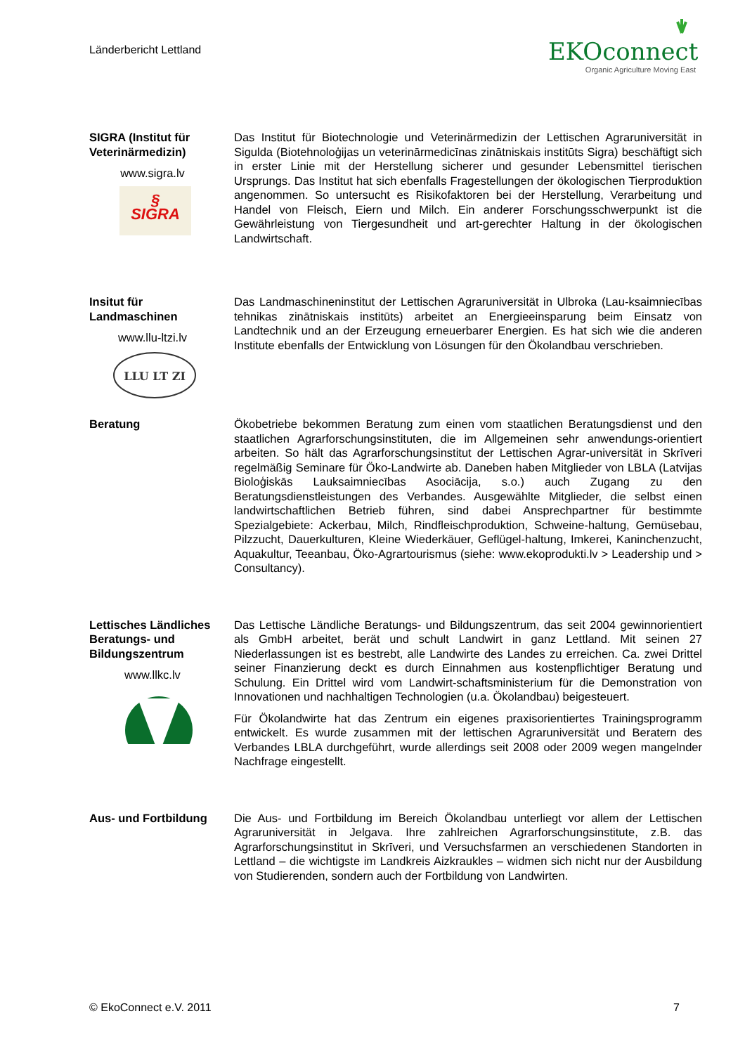Länderbericht Lettland
EKOconnect
Organic Agriculture Moving East
SIGRA (Institut für Veterinärmedizin)
www.sigra.lv
§
SIGRA
Das Institut für Biotechnologie und Veterinärmedizin der Lettischen Agraruniversität in Sigulda (Biotehnoloģijas un veterinārmedicīnas zinātniskais institūts Sigra) beschäftigt sich in erster Linie mit der Herstellung sicherer und gesunder Lebensmittel tierischen Ursprungs. Das Institut hat sich ebenfalls Fragestellungen der ökologischen Tierproduktion angenommen. So untersucht es Risikofaktoren bei der Herstellung, Verarbeitung und Handel von Fleisch, Eiern und Milch. Ein anderer Forschungsschwerpunkt ist die Gewährleistung von Tiergesundheit und art-gerechter Haltung in der ökologischen Landwirtschaft.
Insitut für Landmaschinen
www.llu-ltzi.lv
LLU LT ZI
Das Landmaschineninstitut der Lettischen Agraruniversität in Ulbroka (Lau-ksaimniecības tehnikas zinātniskais institūts) arbeitet an Energieeinsparung beim Einsatz von Landtechnik und an der Erzeugung erneuerbarer Energien. Es hat sich wie die anderen Institute ebenfalls der Entwicklung von Lösungen für den Ökolandbau verschrieben.
Beratung Ökobetriebe bekommen Beratung zum einen vom staatlichen Beratungsdienst und den staatlichen Agrarforschungsinstituten, die im Allgemeinen sehr anwendungs-orientiert arbeiten. So hält das Agrarforschungsinstitut der Lettischen Agrar-universität in Skrīveri regelmäßig Seminare für Öko-Landwirte ab. Daneben haben Mitglieder von LBLA (Latvijas Bioloģiskās Lauksaimniecības Asociācija, s.o.) auch Zugang zu den Beratungsdienstleistungen des Verbandes. Ausgewählte Mitglieder, die selbst einen landwirtschaftlichen Betrieb führen, sind dabei Ansprechpartner für bestimmte Spezialgebiete: Ackerbau, Milch, Rindfleischproduktion, Schweine-haltung, Gemüsebau, Pilzzucht, Dauerkulturen, Kleine Wiederkäuer, Geflügel-haltung, Imkerei, Kaninchenzucht, Aquakultur, Teeanbau, Öko-Agrartourismus (siehe: www.ekoprodukti.lv > Leadership und > Consultancy).
Lettisches Ländliches Beratungs- und Bildungszentrum
www.llkc.lv
Das Lettische Ländliche Beratungs- und Bildungszentrum, das seit 2004 gewinnorientiert als GmbH arbeitet, berät und schult Landwirt in ganz Lettland. Mit seinen 27 Niederlassungen ist es bestrebt, alle Landwirte des Landes zu erreichen. Ca. zwei Drittel seiner Finanzierung deckt es durch Einnahmen aus kostenpflichtiger Beratung und Schulung. Ein Drittel wird vom Landwirt-schaftsministerium für die Demonstration von Innovationen und nachhaltigen Technologien (u.a. Ökolandbau) beigesteuert.
Für Ökolandwirte hat das Zentrum ein eigenes praxisorientiertes Trainingsprogramm entwickelt. Es wurde zusammen mit der lettischen Agraruniversität und Beratern des Verbandes LBLA durchgeführt, wurde allerdings seit 2008 oder 2009 wegen mangelnder Nachfrage eingestellt.
Aus- und Fortbildung Die Aus- und Fortbildung im Bereich Ökolandbau unterliegt vor allem der Lettischen Agraruniversität in Jelgava. Ihre zahlreichen Agrarforschungsinstitute, z.B. das Agrarforschungsinstitut in Skrīveri, und Versuchsfarmen an verschiedenen Standorten in Lettland – die wichtigste im Landkreis Aizkraukles – widmen sich nicht nur der Ausbildung von Studierenden, sondern auch der Fortbildung von Landwirten.
© EkoConnect e.V. 2011 7